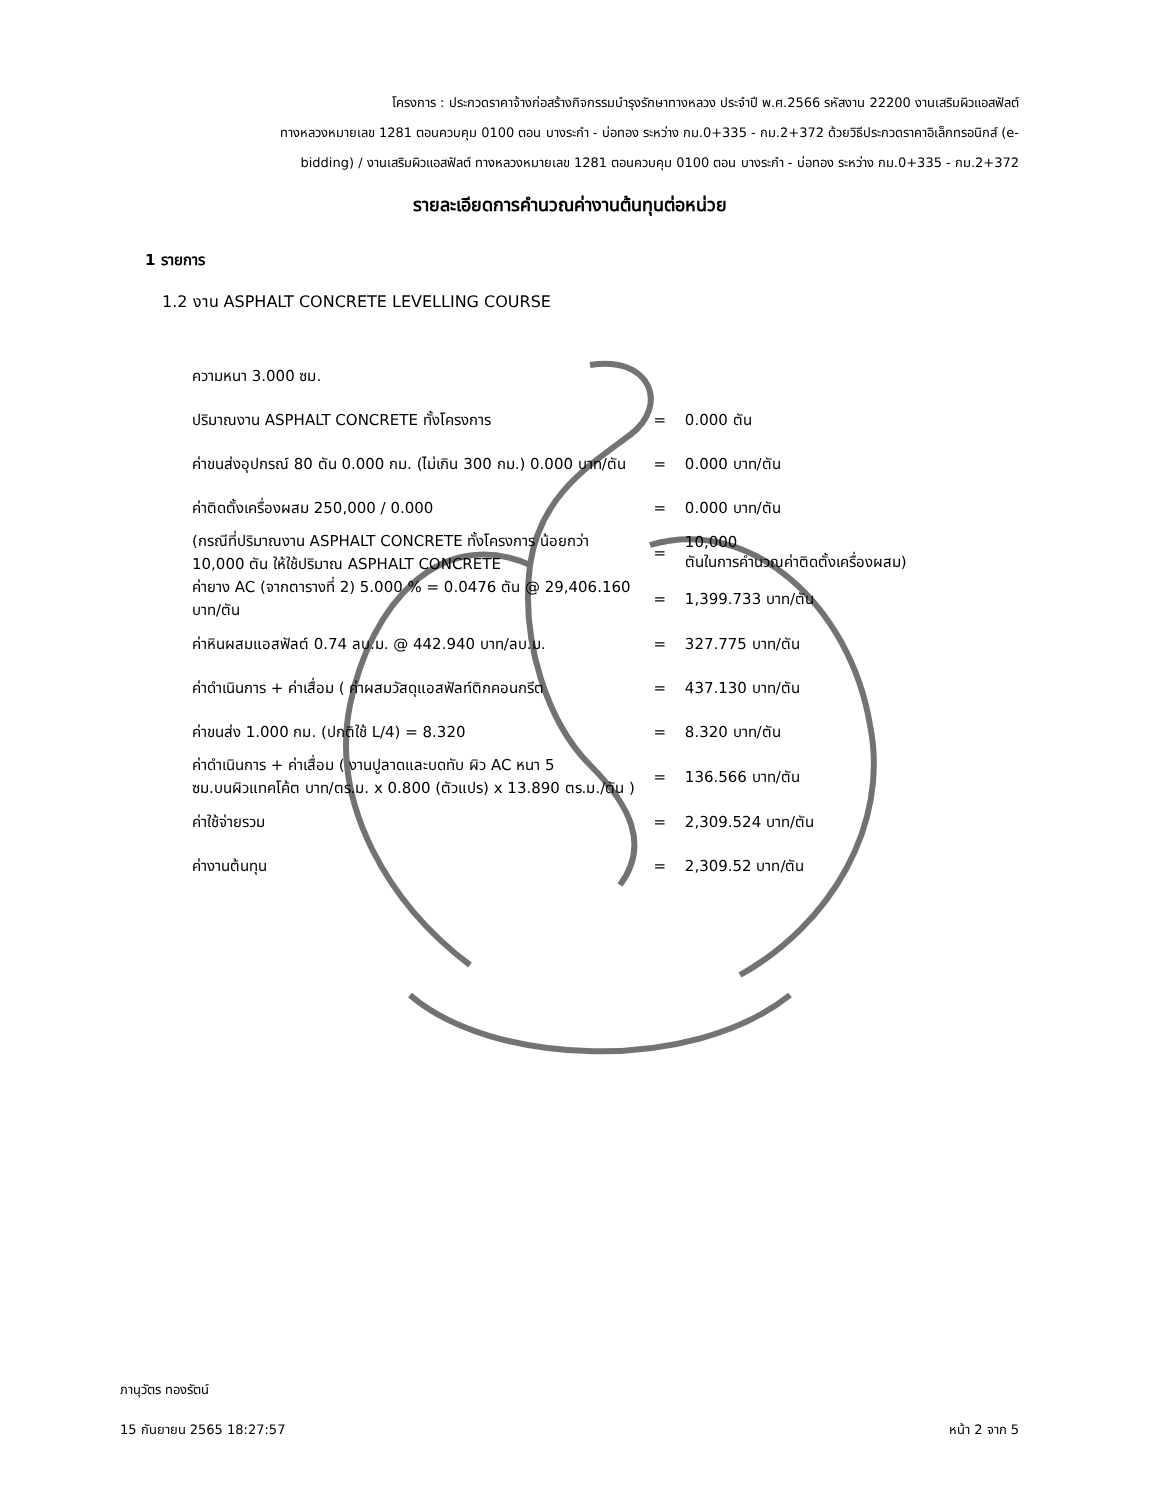โครงการ : ประกวดราคาจ้างก่อสร้างกิจกรรมบำรุงรักษาทางหลวง ประจำปี พ.ศ.2566 รหัสงาน 22200 งานเสริมผิวแอสฟัลต์
ทางหลวงหมายเลข 1281 ตอนควบคุม 0100 ตอน บางระกำ - บ่อทอง ระหว่าง กม.0+335 - กม.2+372 ด้วยวิธีประกวดราคาอิเล็กทรอนิกส์ (e-
bidding) / งานเสริมผิวแอสฟัลต์ ทางหลวงหมายเลข 1281 ตอนควบคุม 0100 ตอน บางระกำ - บ่อทอง ระหว่าง กม.0+335 - กม.2+372
รายละเอียดการคำนวณค่างานต้นทุนต่อหน่วย
1 รายการ
1.2 งาน ASPHALT CONCRETE LEVELLING COURSE
| ความหนา 3.000 ซม. | | |
| ปริมาณงาน ASPHALT CONCRETE ทั้งโครงการ | = | 0.000 ตัน |
| ค่าขนส่งอุปกรณ์ 80 ตัน 0.000 กม. (ไม่เกิน 300 กม.) 0.000 บาท/ตัน | = | 0.000 บาท/ตัน |
| ค่าติดตั้งเครื่องผสม 250,000 / 0.000 | = | 0.000 บาท/ตัน |
| (กรณีที่ปริมาณงาน ASPHALT CONCRETE ทั้งโครงการ น้อยกว่า 10,000 ตัน ให้ใช้ปริมาณ ASPHALT CONCRETE | = | 10,000 ตันในการคำนวณค่าติดตั้งเครื่องผสม) |
| ค่ายาง AC (จากตารางที่ 2) 5.000 % = 0.0476 ตัน @ 29,406.160 บาท/ตัน | = | 1,399.733 บาท/ตัน |
| ค่าหินผสมแอสฟัลต์ 0.74 ลบ.ม. @ 442.940 บาท/ลบ.ม. | = | 327.775 บาท/ตัน |
| ค่าดำเนินการ + ค่าเสื่อม ( ค่าผสมวัสดุแอสฟัลท์ติกคอนกรีต | = | 437.130 บาท/ตัน |
| ค่าขนส่ง 1.000 กม. (ปกติใช้ L/4) = 8.320 | = | 8.320 บาท/ตัน |
| ค่าดำเนินการ + ค่าเสื่อม ( งานปูลาดและบดทับ ผิว AC หนา 5 ซม.บนผิวแทคโค้ต บาท/ตร.ม. x 0.800 (ตัวแปร) x 13.890 ตร.ม./ตัน ) | = | 136.566 บาท/ตัน |
| ค่าใช้จ่ายรวม | = | 2,309.524 บาท/ตัน |
| ค่างานต้นทุน | = | 2,309.52 บาท/ตัน |
ภานุวัตร ทองรัตน์
15 กันยายน 2565 18:27:57 หน้า 2 จาก 5